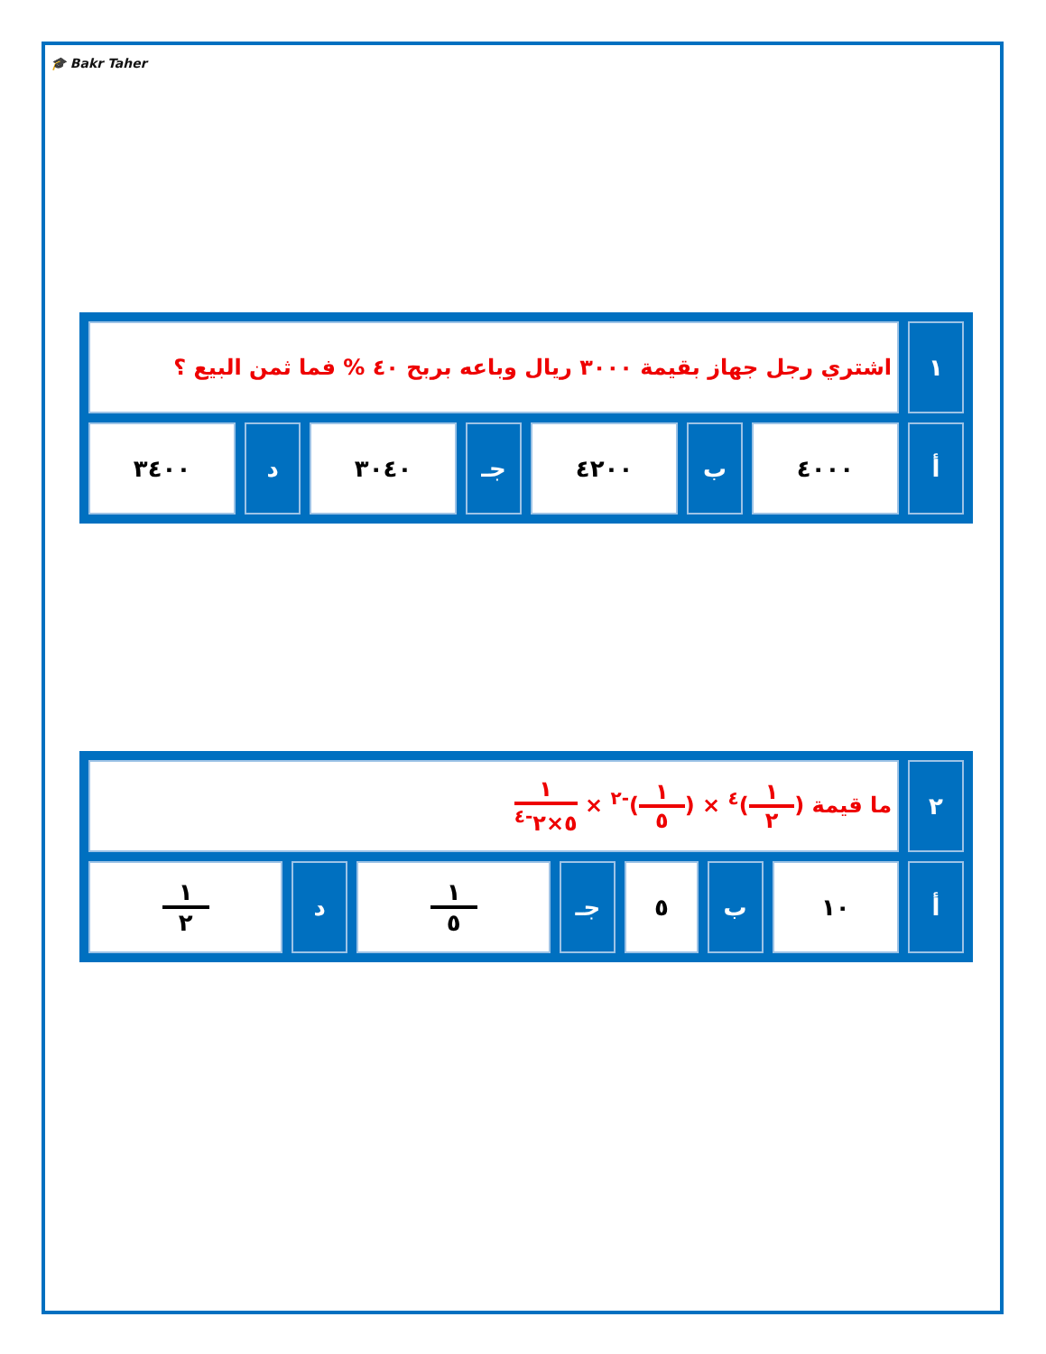🎓 Bakr Taher
| ١ | اشتري رجل جهاز بقيمة ٣٠٠٠ ريال وباعه بربح ٤٠ % فما ثمن البيع ؟ | | | | | | |
| أ | ٤٠٠٠ | ب | ٤٢٠٠ | جـ | ٣٠٤٠ | د | ٣٤٠٠ |
| ٢ | ما قيمة ( ١ ٢ )<sup>٤</sup> × ( ١ ٥ )<sup>-٢</sup> × ١ ٥×٢<sup>-٤</sup> | | | | | | |
| أ | ١٠ | ب | ٥ | جـ | ١ ٥ | د | ١ ٢ |